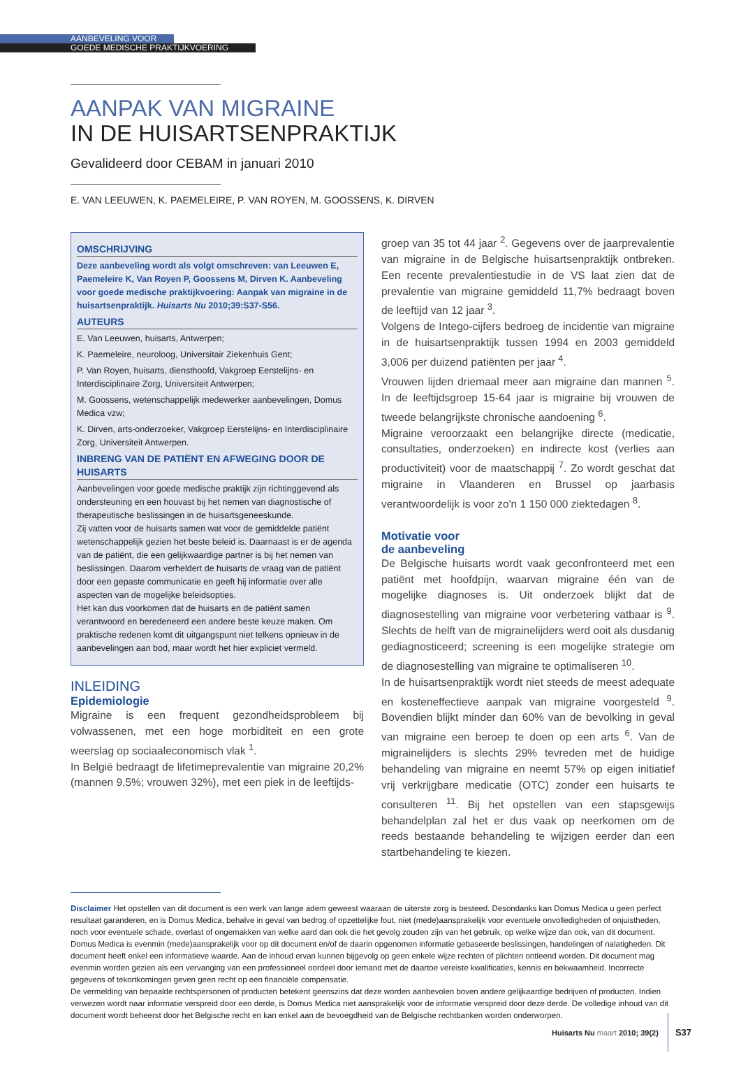AANBEVELING VOOR
GOEDE MEDISCHE PRAKTIJKVOERING
AANPAK VAN MIGRAINE
IN DE HUISARTSENPRAKTIJK
Gevalideerd door CEBAM in januari 2010
E. VAN LEEUWEN, K. PAEMELEIRE, P. VAN ROYEN, M. GOOSSENS, K. DIRVEN
OMSCHRIJVING
Deze aanbeveling wordt als volgt omschreven: van Leeuwen E, Paemeleire K, Van Royen P, Goossens M, Dirven K. Aanbeveling voor goede medische praktijkvoering: Aanpak van migraine in de huisartsenpraktijk. Huisarts Nu 2010;39:S37-S56.
AUTEURS
E. Van Leeuwen, huisarts, Antwerpen;
K. Paemeleire, neuroloog, Universitair Ziekenhuis Gent;
P. Van Royen, huisarts, diensthoofd, Vakgroep Eerstelijns- en Interdisciplinaire Zorg, Universiteit Antwerpen;
M. Goossens, wetenschappelijk medewerker aanbevelingen, Domus Medica vzw;
K. Dirven, arts-onderzoeker, Vakgroep Eerstelijns- en Interdisciplinaire Zorg, Universiteit Antwerpen.
INBRENG VAN DE PATIËNT EN AFWEGING DOOR DE HUISARTS
Aanbevelingen voor goede medische praktijk zijn richtinggevend als ondersteuning en een houvast bij het nemen van diagnostische of therapeutische beslissingen in de huisartsgeneeskunde.
Zij vatten voor de huisarts samen wat voor de gemiddelde patiënt wetenschappelijk gezien het beste beleid is. Daarnaast is er de agenda van de patiënt, die een gelijkwaardige partner is bij het nemen van beslissingen. Daarom verheldert de huisarts de vraag van de patiënt door een gepaste communicatie en geeft hij informatie over alle aspecten van de mogelijke beleidsopties.
Het kan dus voorkomen dat de huisarts en de patiënt samen verantwoord en beredeneerd een andere beste keuze maken. Om praktische redenen komt dit uitgangspunt niet telkens opnieuw in de aanbevelingen aan bod, maar wordt het hier expliciet vermeld.
INLEIDING
Epidemiologie
Migraine is een frequent gezondheidsprobleem bij volwassenen, met een hoge morbiditeit en een grote weerslag op sociaaleconomisch vlak <sup>1</sup>.
In België bedraagt de lifetimeprevalentie van migraine 20,2% (mannen 9,5%; vrouwen 32%), met een piek in de leeftijds-
groep van 35 tot 44 jaar <sup>2</sup>. Gegevens over de jaarprevalentie van migraine in de Belgische huisartsenpraktijk ontbreken. Een recente prevalentiestudie in de VS laat zien dat de prevalentie van migraine gemiddeld 11,7% bedraagt boven de leeftijd van 12 jaar <sup>3</sup>.
Volgens de Intego-cijfers bedroeg de incidentie van migraine in de huisartsenpraktijk tussen 1994 en 2003 gemiddeld 3,006 per duizend patiënten per jaar <sup>4</sup>.
Vrouwen lijden driemaal meer aan migraine dan mannen <sup>5</sup>. In de leeftijdsgroep 15-64 jaar is migraine bij vrouwen de tweede belangrijkste chronische aandoening <sup>6</sup>.
Migraine veroorzaakt een belangrijke directe (medicatie, consultaties, onderzoeken) en indirecte kost (verlies aan productiviteit) voor de maatschappij <sup>7</sup>. Zo wordt geschat dat migraine in Vlaanderen en Brussel op jaarbasis verantwoordelijk is voor zo'n 1 150 000 ziektedagen <sup>8</sup>.
Motivatie voor
de aanbeveling
De Belgische huisarts wordt vaak geconfronteerd met een patiënt met hoofdpijn, waarvan migraine één van de mogelijke diagnoses is. Uit onderzoek blijkt dat de diagnosestelling van migraine voor verbetering vatbaar is <sup>9</sup>. Slechts de helft van de migrainelijders werd ooit als dusdanig gediagnosticeerd; screening is een mogelijke strategie om de diagnosestelling van migraine te optimaliseren <sup>10</sup>.
In de huisartsenpraktijk wordt niet steeds de meest adequate en kosteneffectieve aanpak van migraine voorgesteld <sup>9</sup>. Bovendien blijkt minder dan 60% van de bevolking in geval van migraine een beroep te doen op een arts <sup>6</sup>. Van de migrainelijders is slechts 29% tevreden met de huidige behandeling van migraine en neemt 57% op eigen initiatief vrij verkrijgbare medicatie (OTC) zonder een huisarts te consulteren <sup>11</sup>. Bij het opstellen van een stapsgewijs behandelplan zal het er dus vaak op neerkomen om de reeds bestaande behandeling te wijzigen eerder dan een startbehandeling te kiezen.
Disclaimer Het opstellen van dit document is een werk van lange adem geweest waaraan de uiterste zorg is besteed. Desondanks kan Domus Medica u geen perfect resultaat garanderen, en is Domus Medica, behalve in geval van bedrog of opzettelijke fout, niet (mede)aansprakelijk voor eventuele onvolledigheden of onjuistheden, noch voor eventuele schade, overlast of ongemakken van welke aard dan ook die het gevolg zouden zijn van het gebruik, op welke wijze dan ook, van dit document. Domus Medica is evenmin (mede)aansprakelijk voor op dit document en/of de daarin opgenomen informatie gebaseerde beslissingen, handelingen of nalatigheden. Dit document heeft enkel een informatieve waarde. Aan de inhoud ervan kunnen bijgevolg op geen enkele wijze rechten of plichten ontleend worden. Dit document mag evenmin worden gezien als een vervanging van een professioneel oordeel door iemand met de daartoe vereiste kwalificaties, kennis en bekwaamheid. Incorrecte gegevens of tekortkomingen geven geen recht op een financiële compensatie.
De vermelding van bepaalde rechtspersonen of producten betekent geenszins dat deze worden aanbevolen boven andere gelijkaardige bedrijven of producten. Indien verwezen wordt naar informatie verspreid door een derde, is Domus Medica niet aansprakelijk voor de informatie verspreid door deze derde. De volledige inhoud van dit document wordt beheerst door het Belgische recht en kan enkel aan de bevoegdheid van de Belgische rechtbanken worden onderworpen.
Huisarts Nu maart 2010; 39(2) S37